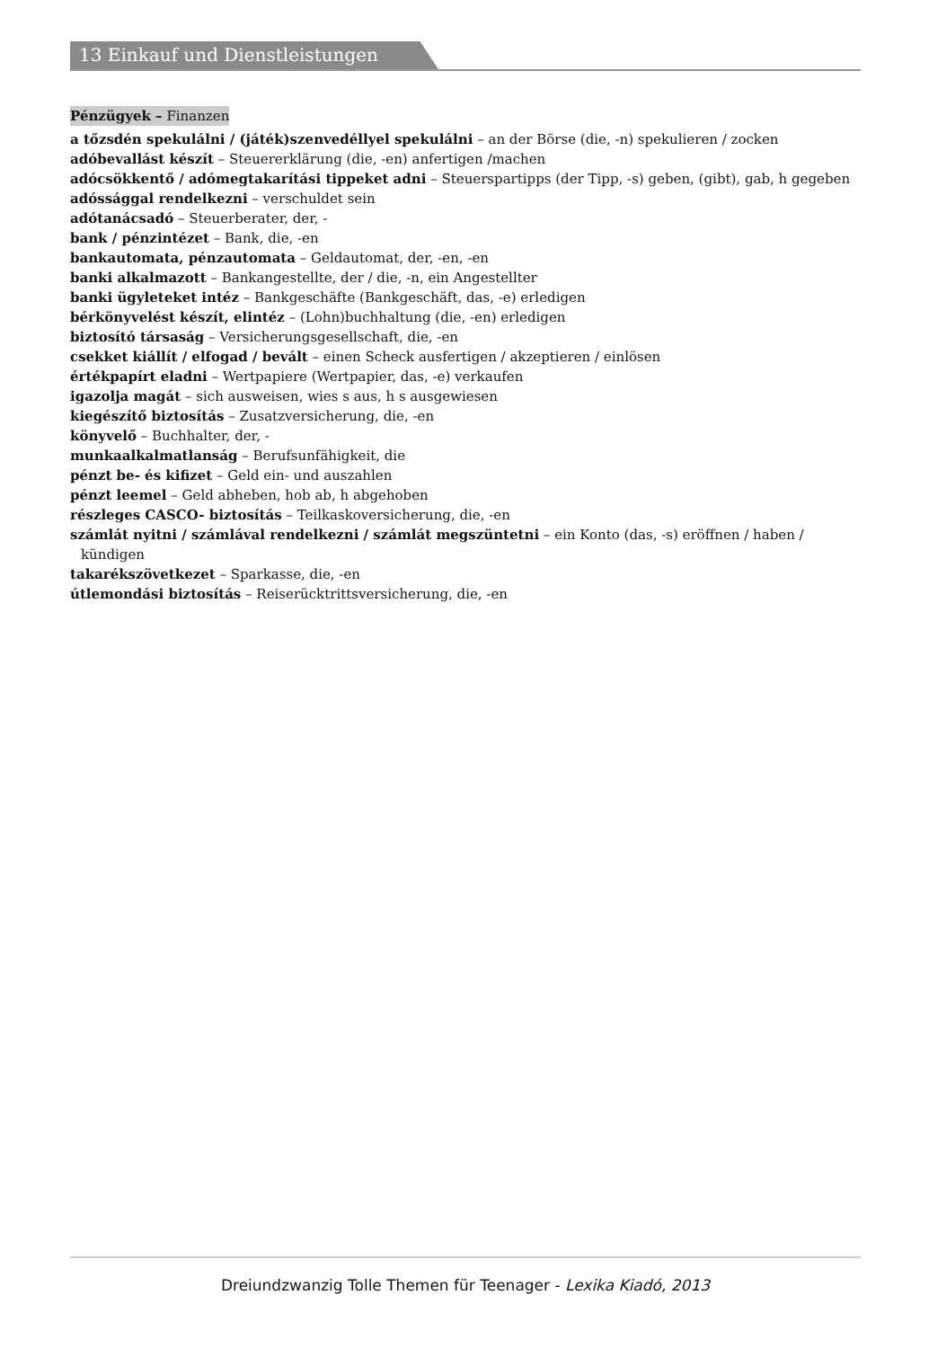13 Einkauf und Dienstleistungen
Pénzügyek – Finanzen
a tőzsdén spekulálni / (játék)szenvedéllyel spekulálni – an der Börse (die, -n) spekulieren / zocken
adóbevallást készít – Steuererklärung (die, -en) anfertigen /machen
adócsökkentő / adómegtakarítási tippeket adni – Steuerspartipps (der Tipp, -s) geben, (gibt), gab, h gegeben
adóssággal rendelkezni – verschuldet sein
adótanácsadó – Steuerberater, der, -
bank / pénzintézet – Bank, die, -en
bankautomata, pénzautomata – Geldautomat, der, -en, -en
banki alkalmazott – Bankangestellte, der / die, -n, ein Angestellter
banki ügyleteket intéz – Bankgeschäfte (Bankgeschäft, das, -e) erledigen
bérkönyvelést készít, elintéz – (Lohn)buchhaltung (die, -en) erledigen
biztosító társaság – Versicherungsgesellschaft, die, -en
csekket kiállít / elfogad / bevált – einen Scheck ausfertigen / akzeptieren / einlösen
értékpapírt eladni – Wertpapiere (Wertpapier, das, -e) verkaufen
igazolja magát – sich ausweisen, wies s aus, h s ausgewiesen
kiegészítő biztosítás – Zusatzversicherung, die, -en
könyvelő – Buchhalter, der, -
munkaalkalmatlanság – Berufsunfähigkeit, die
pénzt be- és kifizet – Geld ein- und auszahlen
pénzt leemel – Geld abheben, hob ab, h abgehoben
részleges CASCO- biztosítás – Teilkaskoversicherung, die, -en
számlát nyitni / számlával rendelkezni / számlát megszüntetni – ein Konto (das, -s) eröffnen / haben / kündigen
takarékszövetkezet – Sparkasse, die, -en
útlemondási biztosítás – Reiserücktrittsversicherung, die, -en
Dreiundzwanzig Tolle Themen für Teenager - Lexika Kiadó, 2013